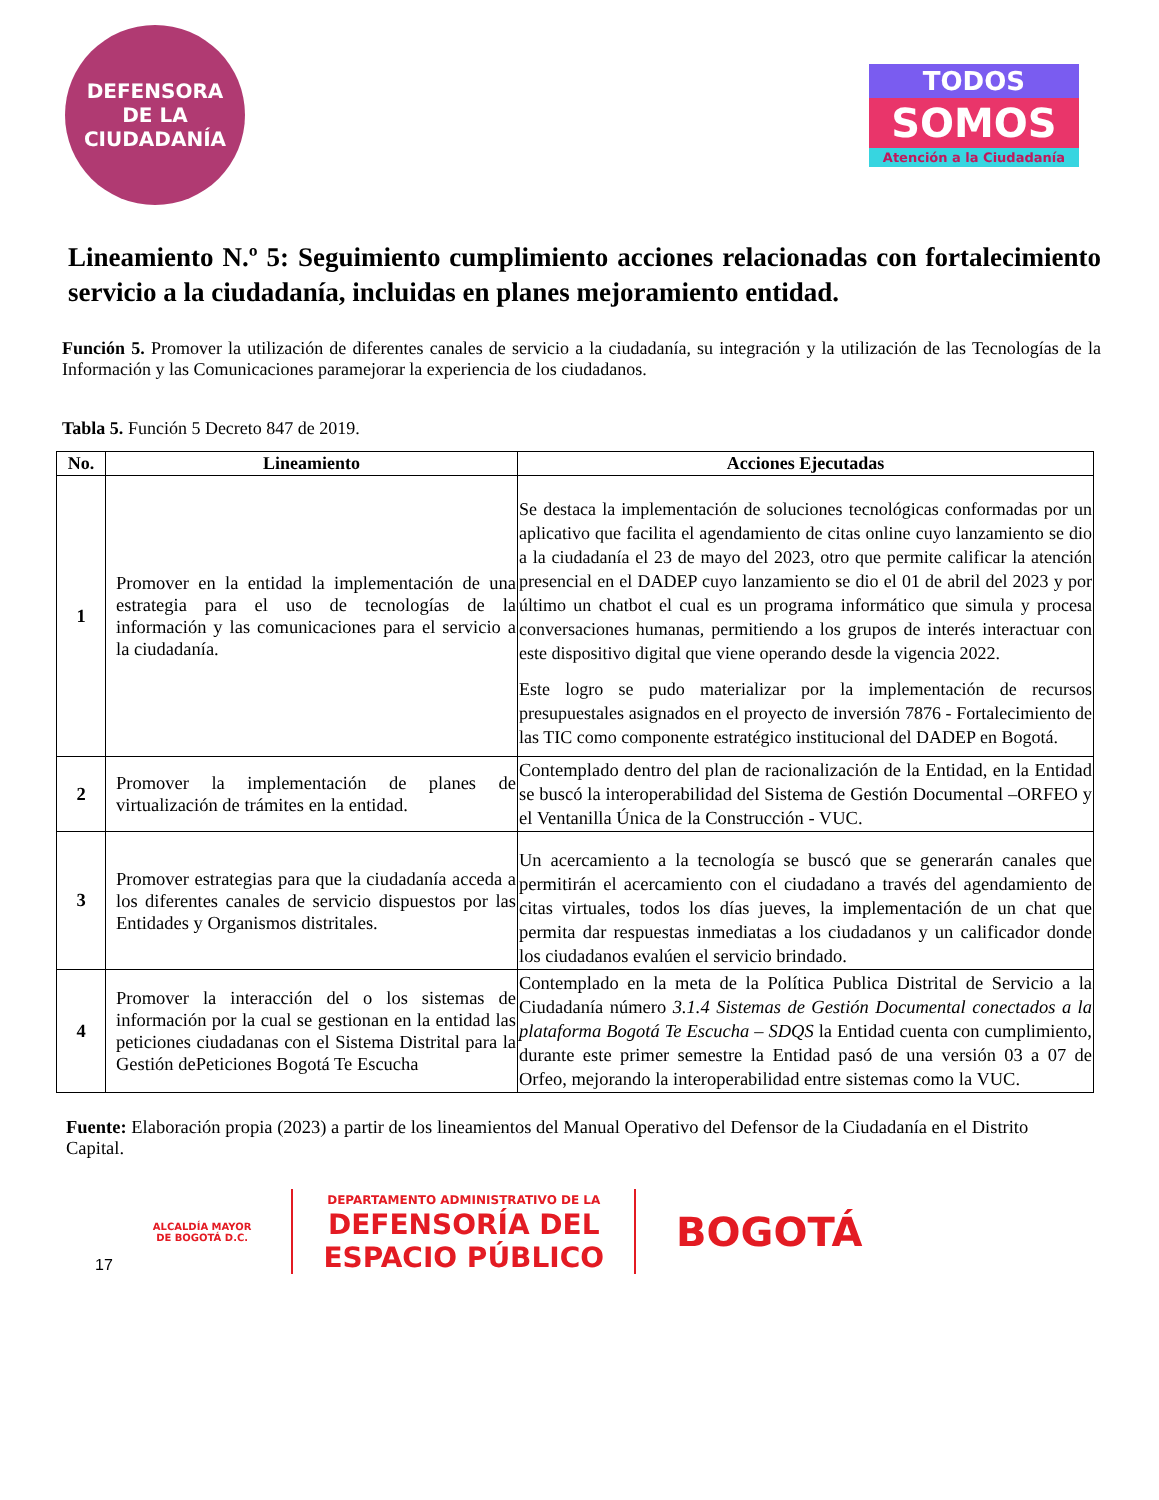DEFENSORA
DE LA
CIUDADANÍA
TODOS
SOMOS
Atención a la Ciudadanía
Lineamiento N.º 5: Seguimiento cumplimiento acciones relacionadas con fortalecimiento servicio a la ciudadanía, incluidas en planes mejoramiento entidad.
Función 5. Promover la utilización de diferentes canales de servicio a la ciudadanía, su integración y la utilización de las Tecnologías de la Información y las Comunicaciones paramejorar la experiencia de los ciudadanos.
Tabla 5. Función 5 Decreto 847 de 2019.
| No. | Lineamiento | Acciones Ejecutadas |
| --- | --- | --- |
| 1 | Promover en la entidad la implementación de una estrategia para el uso de tecnologías de la información y las comunicaciones para el servicio a la ciudadanía. | Se destaca la implementación de soluciones tecnológicas conformadas por un aplicativo que facilita el agendamiento de citas online cuyo lanzamiento se dio a la ciudadanía el 23 de mayo del 2023, otro que permite calificar la atención presencial en el DADEP cuyo lanzamiento se dio el 01 de abril del 2023 y por último un chatbot el cual es un programa informático que simula y procesa conversaciones humanas, permitiendo a los grupos de interés interactuar con este dispositivo digital que viene operando desde la vigencia 2022. Este logro se pudo materializar por la implementación de recursos presupuestales asignados en el proyecto de inversión 7876 - Fortalecimiento de las TIC como componente estratégico institucional del DADEP en Bogotá. |
| 2 | Promover la implementación de planes de virtualización de trámites en la entidad. | Contemplado dentro del plan de racionalización de la Entidad, en la Entidad se buscó la interoperabilidad del Sistema de Gestión Documental –ORFEO y el Ventanilla Única de la Construcción - VUC. |
| 3 | Promover estrategias para que la ciudadanía acceda a los diferentes canales de servicio dispuestos por las Entidades y Organismos distritales. | Un acercamiento a la tecnología se buscó que se generarán canales que permitirán el acercamiento con el ciudadano a través del agendamiento de citas virtuales, todos los días jueves, la implementación de un chat que permita dar respuestas inmediatas a los ciudadanos y un calificador donde los ciudadanos evalúen el servicio brindado. |
| 4 | Promover la interacción del o los sistemas de información por la cual se gestionan en la entidad las peticiones ciudadanas con el Sistema Distrital para la Gestión dePeticiones Bogotá Te Escucha | Contemplado en la meta de la Política Publica Distrital de Servicio a la Ciudadanía número 3.1.4 Sistemas de Gestión Documental conectados a la plataforma Bogotá Te Escucha – SDQS la Entidad cuenta con cumplimiento, durante este primer semestre la Entidad pasó de una versión 03 a 07 de Orfeo, mejorando la interoperabilidad entre sistemas como la VUC. |
Fuente: Elaboración propia (2023) a partir de los lineamientos del Manual Operativo del Defensor de la Ciudadanía en el Distrito Capital.
17 ALCALDÍA MAYOR
DE BOGOTÁ D.C. DEPARTAMENTO ADMINISTRATIVO DE LA
DEFENSORÍA DEL
ESPACIO PÚBLICO BOGOTÁ